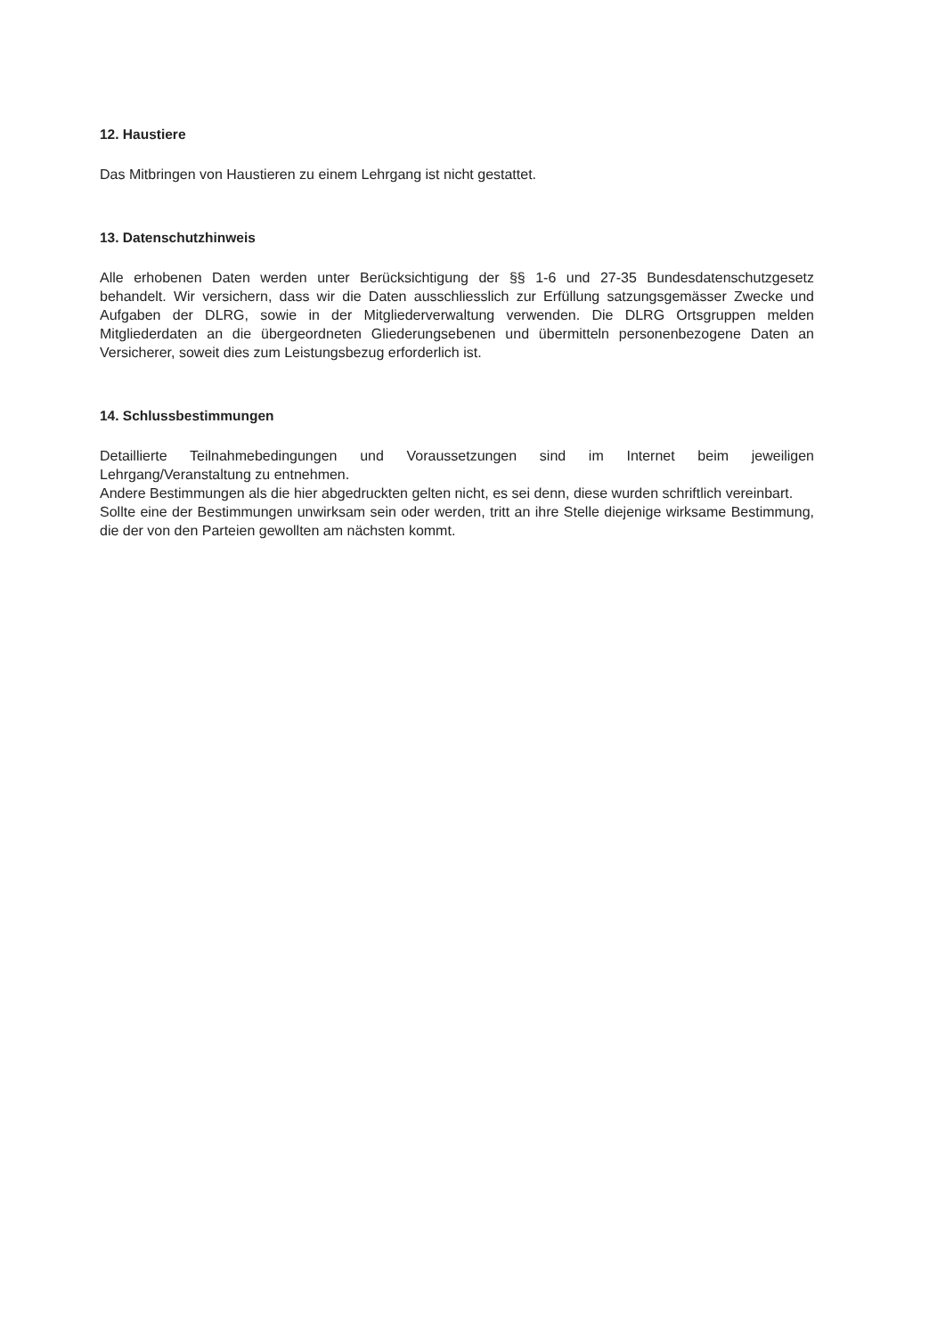12. Haustiere
Das Mitbringen von Haustieren zu einem Lehrgang ist nicht gestattet.
13. Datenschutzhinweis
Alle erhobenen Daten werden unter Berücksichtigung der §§ 1-6 und 27-35 Bundesdatenschutzgesetz behandelt. Wir versichern, dass wir die Daten ausschliesslich zur Erfüllung satzungsgemässer Zwecke und Aufgaben der DLRG, sowie in der Mitgliederverwaltung verwenden. Die DLRG Ortsgruppen melden Mitgliederdaten an die übergeordneten Gliederungsebenen und übermitteln personenbezogene Daten an Versicherer, soweit dies zum Leistungsbezug erforderlich ist.
14. Schlussbestimmungen
Detaillierte Teilnahmebedingungen und Voraussetzungen sind im Internet beim jeweiligen Lehrgang/Veranstaltung zu entnehmen.
Andere Bestimmungen als die hier abgedruckten gelten nicht, es sei denn, diese wurden schriftlich vereinbart.
Sollte eine der Bestimmungen unwirksam sein oder werden, tritt an ihre Stelle diejenige wirksame Bestimmung, die der von den Parteien gewollten am nächsten kommt.